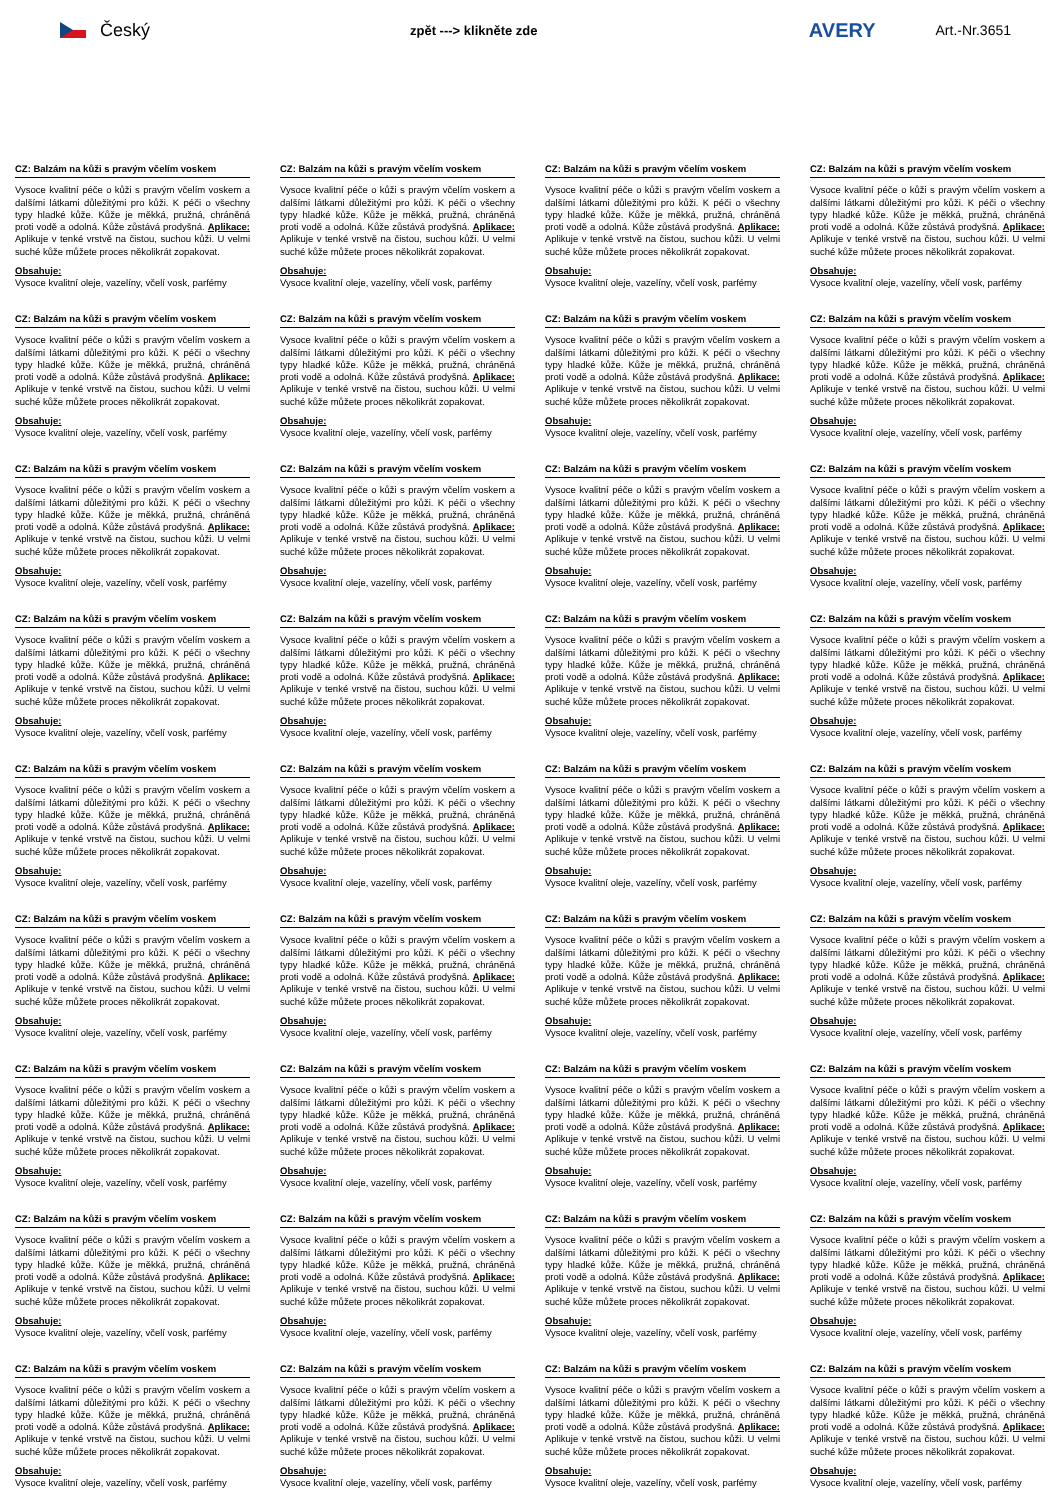Český
zpět ---> klikněte zde
AVERY
Art.-Nr.3651
CZ: Balzám na kůži s pravým včelím voskem
Vysoce kvalitní péče o kůži s pravým včelím voskem a dalšími látkami důležitými pro kůži. K péči o všechny typy hladké kůže. Kůže je měkká, pružná, chráněná proti vodě a odolná. Kůže zůstává prodyšná. Aplikace: Aplikuje v tenké vrstvě na čistou, suchou kůži. U velmi suché kůže můžete proces několikrát zopakovat.
Obsahuje:
Vysoce kvalitní oleje, vazelíny, včelí vosk, parfémy
CZ: Balzám na kůži s pravým včelím voskem
Vysoce kvalitní péče o kůži s pravým včelím voskem a dalšími látkami důležitými pro kůži. K péči o všechny typy hladké kůže. Kůže je měkká, pružná, chráněná proti vodě a odolná. Kůže zůstává prodyšná. Aplikace: Aplikuje v tenké vrstvě na čistou, suchou kůži. U velmi suché kůže můžete proces několikrát zopakovat.
Obsahuje:
Vysoce kvalitní oleje, vazelíny, včelí vosk, parfémy
CZ: Balzám na kůži s pravým včelím voskem
Vysoce kvalitní péče o kůži s pravým včelím voskem a dalšími látkami důležitými pro kůži. K péči o všechny typy hladké kůže. Kůže je měkká, pružná, chráněná proti vodě a odolná. Kůže zůstává prodyšná. Aplikace: Aplikuje v tenké vrstvě na čistou, suchou kůži. U velmi suché kůže můžete proces několikrát zopakovat.
Obsahuje:
Vysoce kvalitní oleje, vazelíny, včelí vosk, parfémy
CZ: Balzám na kůži s pravým včelím voskem
Vysoce kvalitní péče o kůži s pravým včelím voskem a dalšími látkami důležitými pro kůži. K péči o všechny typy hladké kůže. Kůže je měkká, pružná, chráněná proti vodě a odolná. Kůže zůstává prodyšná. Aplikace: Aplikuje v tenké vrstvě na čistou, suchou kůži. U velmi suché kůže můžete proces několikrát zopakovat.
Obsahuje:
Vysoce kvalitní oleje, vazelíny, včelí vosk, parfémy
CZ: Balzám na kůži s pravým včelím voskem
Vysoce kvalitní péče o kůži s pravým včelím voskem a dalšími látkami důležitými pro kůži. K péči o všechny typy hladké kůže. Kůže je měkká, pružná, chráněná proti vodě a odolná. Kůže zůstává prodyšná. Aplikace: Aplikuje v tenké vrstvě na čistou, suchou kůži. U velmi suché kůže můžete proces několikrát zopakovat.
Obsahuje:
Vysoce kvalitní oleje, vazelíny, včelí vosk, parfémy
CZ: Balzám na kůži s pravým včelím voskem
Vysoce kvalitní péče o kůži s pravým včelím voskem a dalšími látkami důležitými pro kůži. K péči o všechny typy hladké kůže. Kůže je měkká, pružná, chráněná proti vodě a odolná. Kůže zůstává prodyšná. Aplikace: Aplikuje v tenké vrstvě na čistou, suchou kůži. U velmi suché kůže můžete proces několikrát zopakovat.
Obsahuje:
Vysoce kvalitní oleje, vazelíny, včelí vosk, parfémy
CZ: Balzám na kůži s pravým včelím voskem
Vysoce kvalitní péče o kůži s pravým včelím voskem a dalšími látkami důležitými pro kůži. K péči o všechny typy hladké kůže. Kůže je měkká, pružná, chráněná proti vodě a odolná. Kůže zůstává prodyšná. Aplikace: Aplikuje v tenké vrstvě na čistou, suchou kůži. U velmi suché kůže můžete proces několikrát zopakovat.
Obsahuje:
Vysoce kvalitní oleje, vazelíny, včelí vosk, parfémy
CZ: Balzám na kůži s pravým včelím voskem
Vysoce kvalitní péče o kůži s pravým včelím voskem a dalšími látkami důležitými pro kůži. K péči o všechny typy hladké kůže. Kůže je měkká, pružná, chráněná proti vodě a odolná. Kůže zůstává prodyšná. Aplikace: Aplikuje v tenké vrstvě na čistou, suchou kůži. U velmi suché kůže můžete proces několikrát zopakovat.
Obsahuje:
Vysoce kvalitní oleje, vazelíny, včelí vosk, parfémy
CZ: Balzám na kůži s pravým včelím voskem
Vysoce kvalitní péče o kůži s pravým včelím voskem a dalšími látkami důležitými pro kůži. K péči o všechny typy hladké kůže. Kůže je měkká, pružná, chráněná proti vodě a odolná. Kůže zůstává prodyšná. Aplikace: Aplikuje v tenké vrstvě na čistou, suchou kůži. U velmi suché kůže můžete proces několikrát zopakovat.
Obsahuje:
Vysoce kvalitní oleje, vazelíny, včelí vosk, parfémy
CZ: Balzám na kůži s pravým včelím voskem
Vysoce kvalitní péče o kůži s pravým včelím voskem a dalšími látkami důležitými pro kůži. K péči o všechny typy hladké kůže. Kůže je měkká, pružná, chráněná proti vodě a odolná. Kůže zůstává prodyšná. Aplikace: Aplikuje v tenké vrstvě na čistou, suchou kůži. U velmi suché kůže můžete proces několikrát zopakovat.
Obsahuje:
Vysoce kvalitní oleje, vazelíny, včelí vosk, parfémy
CZ: Balzám na kůži s pravým včelím voskem
Vysoce kvalitní péče o kůži s pravým včelím voskem a dalšími látkami důležitými pro kůži. K péči o všechny typy hladké kůže. Kůže je měkká, pružná, chráněná proti vodě a odolná. Kůže zůstává prodyšná. Aplikace: Aplikuje v tenké vrstvě na čistou, suchou kůži. U velmi suché kůže můžete proces několikrát zopakovat.
Obsahuje:
Vysoce kvalitní oleje, vazelíny, včelí vosk, parfémy
CZ: Balzám na kůži s pravým včelím voskem
Vysoce kvalitní péče o kůži s pravým včelím voskem a dalšími látkami důležitými pro kůži. K péči o všechny typy hladké kůže. Kůže je měkká, pružná, chráněná proti vodě a odolná. Kůže zůstává prodyšná. Aplikace: Aplikuje v tenké vrstvě na čistou, suchou kůži. U velmi suché kůže můžete proces několikrát zopakovat.
Obsahuje:
Vysoce kvalitní oleje, vazelíny, včelí vosk, parfémy
CZ: Balzám na kůži s pravým včelím voskem
Vysoce kvalitní péče o kůži s pravým včelím voskem a dalšími látkami důležitými pro kůži. K péči o všechny typy hladké kůže. Kůže je měkká, pružná, chráněná proti vodě a odolná. Kůže zůstává prodyšná. Aplikace: Aplikuje v tenké vrstvě na čistou, suchou kůži. U velmi suché kůže můžete proces několikrát zopakovat.
Obsahuje:
Vysoce kvalitní oleje, vazelíny, včelí vosk, parfémy
CZ: Balzám na kůži s pravým včelím voskem
Vysoce kvalitní péče o kůži s pravým včelím voskem a dalšími látkami důležitými pro kůži. K péči o všechny typy hladké kůže. Kůže je měkká, pružná, chráněná proti vodě a odolná. Kůže zůstává prodyšná. Aplikace: Aplikuje v tenké vrstvě na čistou, suchou kůži. U velmi suché kůže můžete proces několikrát zopakovat.
Obsahuje:
Vysoce kvalitní oleje, vazelíny, včelí vosk, parfémy
CZ: Balzám na kůži s pravým včelím voskem
Vysoce kvalitní péče o kůži s pravým včelím voskem a dalšími látkami důležitými pro kůži. K péči o všechny typy hladké kůže. Kůže je měkká, pružná, chráněná proti vodě a odolná. Kůže zůstává prodyšná. Aplikace: Aplikuje v tenké vrstvě na čistou, suchou kůži. U velmi suché kůže můžete proces několikrát zopakovat.
Obsahuje:
Vysoce kvalitní oleje, vazelíny, včelí vosk, parfémy
CZ: Balzám na kůži s pravým včelím voskem
Vysoce kvalitní péče o kůži s pravým včelím voskem a dalšími látkami důležitými pro kůži. K péči o všechny typy hladké kůže. Kůže je měkká, pružná, chráněná proti vodě a odolná. Kůže zůstává prodyšná. Aplikace: Aplikuje v tenké vrstvě na čistou, suchou kůži. U velmi suché kůže můžete proces několikrát zopakovat.
Obsahuje:
Vysoce kvalitní oleje, vazelíny, včelí vosk, parfémy
CZ: Balzám na kůži s pravým včelím voskem
Vysoce kvalitní péče o kůži s pravým včelím voskem a dalšími látkami důležitými pro kůži. K péči o všechny typy hladké kůže. Kůže je měkká, pružná, chráněná proti vodě a odolná. Kůže zůstává prodyšná. Aplikace: Aplikuje v tenké vrstvě na čistou, suchou kůži. U velmi suché kůže můžete proces několikrát zopakovat.
Obsahuje:
Vysoce kvalitní oleje, vazelíny, včelí vosk, parfémy
CZ: Balzám na kůži s pravým včelím voskem
Vysoce kvalitní péče o kůži s pravým včelím voskem a dalšími látkami důležitými pro kůži. K péči o všechny typy hladké kůže. Kůže je měkká, pružná, chráněná proti vodě a odolná. Kůže zůstává prodyšná. Aplikace: Aplikuje v tenké vrstvě na čistou, suchou kůži. U velmi suché kůže můžete proces několikrát zopakovat.
Obsahuje:
Vysoce kvalitní oleje, vazelíny, včelí vosk, parfémy
CZ: Balzám na kůži s pravým včelím voskem
Vysoce kvalitní péče o kůži s pravým včelím voskem a dalšími látkami důležitými pro kůži. K péči o všechny typy hladké kůže. Kůže je měkká, pružná, chráněná proti vodě a odolná. Kůže zůstává prodyšná. Aplikace: Aplikuje v tenké vrstvě na čistou, suchou kůži. U velmi suché kůže můžete proces několikrát zopakovat.
Obsahuje:
Vysoce kvalitní oleje, vazelíny, včelí vosk, parfémy
CZ: Balzám na kůži s pravým včelím voskem
Vysoce kvalitní péče o kůži s pravým včelím voskem a dalšími látkami důležitými pro kůži. K péči o všechny typy hladké kůže. Kůže je měkká, pružná, chráněná proti vodě a odolná. Kůže zůstává prodyšná. Aplikace: Aplikuje v tenké vrstvě na čistou, suchou kůži. U velmi suché kůže můžete proces několikrát zopakovat.
Obsahuje:
Vysoce kvalitní oleje, vazelíny, včelí vosk, parfémy
CZ: Balzám na kůži s pravým včelím voskem
Vysoce kvalitní péče o kůži s pravým včelím voskem a dalšími látkami důležitými pro kůži. K péči o všechny typy hladké kůže. Kůže je měkká, pružná, chráněná proti vodě a odolná. Kůže zůstává prodyšná. Aplikace: Aplikuje v tenké vrstvě na čistou, suchou kůži. U velmi suché kůže můžete proces několikrát zopakovat.
Obsahuje:
Vysoce kvalitní oleje, vazelíny, včelí vosk, parfémy
CZ: Balzám na kůži s pravým včelím voskem
Vysoce kvalitní péče o kůži s pravým včelím voskem a dalšími látkami důležitými pro kůži. K péči o všechny typy hladké kůže. Kůže je měkká, pružná, chráněná proti vodě a odolná. Kůže zůstává prodyšná. Aplikace: Aplikuje v tenké vrstvě na čistou, suchou kůži. U velmi suché kůže můžete proces několikrát zopakovat.
Obsahuje:
Vysoce kvalitní oleje, vazelíny, včelí vosk, parfémy
CZ: Balzám na kůži s pravým včelím voskem
Vysoce kvalitní péče o kůži s pravým včelím voskem a dalšími látkami důležitými pro kůži. K péči o všechny typy hladké kůže. Kůže je měkká, pružná, chráněná proti vodě a odolná. Kůže zůstává prodyšná. Aplikace: Aplikuje v tenké vrstvě na čistou, suchou kůži. U velmi suché kůže můžete proces několikrát zopakovat.
Obsahuje:
Vysoce kvalitní oleje, vazelíny, včelí vosk, parfémy
CZ: Balzám na kůži s pravým včelím voskem
Vysoce kvalitní péče o kůži s pravým včelím voskem a dalšími látkami důležitými pro kůži. K péči o všechny typy hladké kůže. Kůže je měkká, pružná, chráněná proti vodě a odolná. Kůže zůstává prodyšná. Aplikace: Aplikuje v tenké vrstvě na čistou, suchou kůži. U velmi suché kůže můžete proces několikrát zopakovat.
Obsahuje:
Vysoce kvalitní oleje, vazelíny, včelí vosk, parfémy
CZ: Balzám na kůži s pravým včelím voskem
Vysoce kvalitní péče o kůži s pravým včelím voskem a dalšími látkami důležitými pro kůži. K péči o všechny typy hladké kůže. Kůže je měkká, pružná, chráněná proti vodě a odolná. Kůže zůstává prodyšná. Aplikace: Aplikuje v tenké vrstvě na čistou, suchou kůži. U velmi suché kůže můžete proces několikrát zopakovat.
Obsahuje:
Vysoce kvalitní oleje, vazelíny, včelí vosk, parfémy
CZ: Balzám na kůži s pravým včelím voskem
Vysoce kvalitní péče o kůži s pravým včelím voskem a dalšími látkami důležitými pro kůži. K péči o všechny typy hladké kůže. Kůže je měkká, pružná, chráněná proti vodě a odolná. Kůže zůstává prodyšná. Aplikace: Aplikuje v tenké vrstvě na čistou, suchou kůži. U velmi suché kůže můžete proces několikrát zopakovat.
Obsahuje:
Vysoce kvalitní oleje, vazelíny, včelí vosk, parfémy
CZ: Balzám na kůži s pravým včelím voskem
Vysoce kvalitní péče o kůži s pravým včelím voskem a dalšími látkami důležitými pro kůži. K péči o všechny typy hladké kůže. Kůže je měkká, pružná, chráněná proti vodě a odolná. Kůže zůstává prodyšná. Aplikace: Aplikuje v tenké vrstvě na čistou, suchou kůži. U velmi suché kůže můžete proces několikrát zopakovat.
Obsahuje:
Vysoce kvalitní oleje, vazelíny, včelí vosk, parfémy
CZ: Balzám na kůži s pravým včelím voskem
Vysoce kvalitní péče o kůži s pravým včelím voskem a dalšími látkami důležitými pro kůži. K péči o všechny typy hladké kůže. Kůže je měkká, pružná, chráněná proti vodě a odolná. Kůže zůstává prodyšná. Aplikace: Aplikuje v tenké vrstvě na čistou, suchou kůži. U velmi suché kůže můžete proces několikrát zopakovat.
Obsahuje:
Vysoce kvalitní oleje, vazelíny, včelí vosk, parfémy
CZ: Balzám na kůži s pravým včelím voskem
Vysoce kvalitní péče o kůži s pravým včelím voskem a dalšími látkami důležitými pro kůži. K péči o všechny typy hladké kůže. Kůže je měkká, pružná, chráněná proti vodě a odolná. Kůže zůstává prodyšná. Aplikace: Aplikuje v tenké vrstvě na čistou, suchou kůži. U velmi suché kůže můžete proces několikrát zopakovat.
Obsahuje:
Vysoce kvalitní oleje, vazelíny, včelí vosk, parfémy
CZ: Balzám na kůži s pravým včelím voskem
Vysoce kvalitní péče o kůži s pravým včelím voskem a dalšími látkami důležitými pro kůži. K péči o všechny typy hladké kůže. Kůže je měkká, pružná, chráněná proti vodě a odolná. Kůže zůstává prodyšná. Aplikace: Aplikuje v tenké vrstvě na čistou, suchou kůži. U velmi suché kůže můžete proces několikrát zopakovat.
Obsahuje:
Vysoce kvalitní oleje, vazelíny, včelí vosk, parfémy
CZ: Balzám na kůži s pravým včelím voskem
Vysoce kvalitní péče o kůži s pravým včelím voskem a dalšími látkami důležitými pro kůži. K péči o všechny typy hladké kůže. Kůže je měkká, pružná, chráněná proti vodě a odolná. Kůže zůstává prodyšná. Aplikace: Aplikuje v tenké vrstvě na čistou, suchou kůži. U velmi suché kůže můžete proces několikrát zopakovat.
Obsahuje:
Vysoce kvalitní oleje, vazelíny, včelí vosk, parfémy
CZ: Balzám na kůži s pravým včelím voskem
Vysoce kvalitní péče o kůži s pravým včelím voskem a dalšími látkami důležitými pro kůži. K péči o všechny typy hladké kůže. Kůže je měkká, pružná, chráněná proti vodě a odolná. Kůže zůstává prodyšná. Aplikace: Aplikuje v tenké vrstvě na čistou, suchou kůži. U velmi suché kůže můžete proces několikrát zopakovat.
Obsahuje:
Vysoce kvalitní oleje, vazelíny, včelí vosk, parfémy
CZ: Balzám na kůži s pravým včelím voskem
Vysoce kvalitní péče o kůži s pravým včelím voskem a dalšími látkami důležitými pro kůži. K péči o všechny typy hladké kůže. Kůže je měkká, pružná, chráněná proti vodě a odolná. Kůže zůstává prodyšná. Aplikace: Aplikuje v tenké vrstvě na čistou, suchou kůži. U velmi suché kůže můžete proces několikrát zopakovat.
Obsahuje:
Vysoce kvalitní oleje, vazelíny, včelí vosk, parfémy
CZ: Balzám na kůži s pravým včelím voskem
Vysoce kvalitní péče o kůži s pravým včelím voskem a dalšími látkami důležitými pro kůži. K péči o všechny typy hladké kůže. Kůže je měkká, pružná, chráněná proti vodě a odolná. Kůže zůstává prodyšná. Aplikace: Aplikuje v tenké vrstvě na čistou, suchou kůži. U velmi suché kůže můžete proces několikrát zopakovat.
Obsahuje:
Vysoce kvalitní oleje, vazelíny, včelí vosk, parfémy
CZ: Balzám na kůži s pravým včelím voskem
Vysoce kvalitní péče o kůži s pravým včelím voskem a dalšími látkami důležitými pro kůži. K péči o všechny typy hladké kůže. Kůže je měkká, pružná, chráněná proti vodě a odolná. Kůže zůstává prodyšná. Aplikace: Aplikuje v tenké vrstvě na čistou, suchou kůži. U velmi suché kůže můžete proces několikrát zopakovat.
Obsahuje:
Vysoce kvalitní oleje, vazelíny, včelí vosk, parfémy
CZ: Balzám na kůži s pravým včelím voskem
Vysoce kvalitní péče o kůži s pravým včelím voskem a dalšími látkami důležitými pro kůži. K péči o všechny typy hladké kůže. Kůže je měkká, pružná, chráněná proti vodě a odolná. Kůže zůstává prodyšná. Aplikace: Aplikuje v tenké vrstvě na čistou, suchou kůži. U velmi suché kůže můžete proces několikrát zopakovat.
Obsahuje:
Vysoce kvalitní oleje, vazelíny, včelí vosk, parfémy